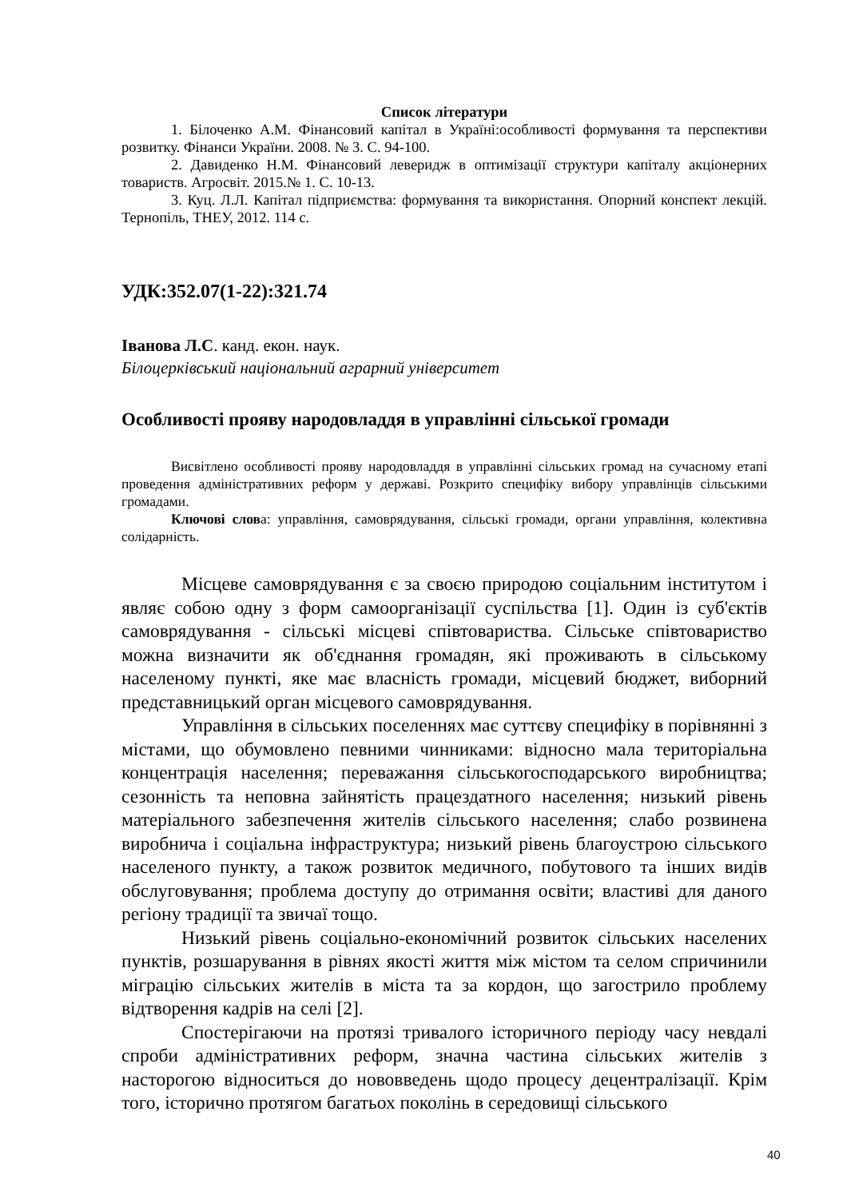Список літератури
1. Білоченко А.М. Фінансовий капітал в Україні:особливості формування та перспективи розвитку. Фінанси України. 2008. № 3. С. 94-100.
2. Давиденко Н.М. Фінансовий левеpидж в оптимізації структури капіталу акціонерних товариств. Агросвіт. 2015.№ 1. С. 10-13.
3. Куц. Л.Л. Капітал підприємства: формування та використання. Опорний конспект лекцій. Тернопіль, ТНЕУ, 2012. 114 с.
УДК:352.07(1-22):321.74
Іванова Л.С. канд. екон. наук.
Білоцерківський національний аграрний університет
Особливості прояву народовладдя в управлінні сільської громади
Висвітлено особливості прояву народовладдя в управлінні сільських громад на сучасному етапі проведення адміністративних реформ у державі. Розкрито специфіку вибору управлінців сільськими громадами.
Ключові слова: управління, самоврядування, сільські громади, органи управління, колективна солідарність.
Місцеве самоврядування є за своєю природою соціальним інститутом і являє собою одну з форм самоорганізації суспільства [1]. Один із суб'єктів самоврядування - сільські місцеві співтовариства. Сільське співтовариство можна визначити як об'єднання громадян, які проживають в сільському населеному пункті, яке має власність громади, місцевий бюджет, виборний представницький орган місцевого самоврядування.
Управління в сільських поселеннях має суттєву специфіку в порівнянні з містами, що обумовлено певними чинниками: відносно мала територіальна концентрація населення; переважання сільськогосподарського виробництва; сезонність та неповна зайнятість працездатного населення; низький рівень матеріального забезпечення жителів сільського населення; слабо розвинена виробнича і соціальна інфраструктура; низький рівень благоустрою сільського населеного пункту, а також розвиток медичного, побутового та інших видів обслуговування; проблема доступу до отримання освіти; властиві для даного регіону традиції та звичаї тощо.
Низький рівень соціально-економічний розвиток сільських населених пунктів, розшарування в рівнях якості життя між містом та селом спричинили міграцію сільських жителів в міста та за кордон, що загострило проблему відтворення кадрів на селі [2].
Спостерігаючи на протязі тривалого історичного періоду часу невдалі спроби адміністративних реформ, значна частина сільських жителів з насторогою відноситься до нововведень щодо процесу децентралізації. Крім того, історично протягом багатьох поколінь в середовищі сільського
40